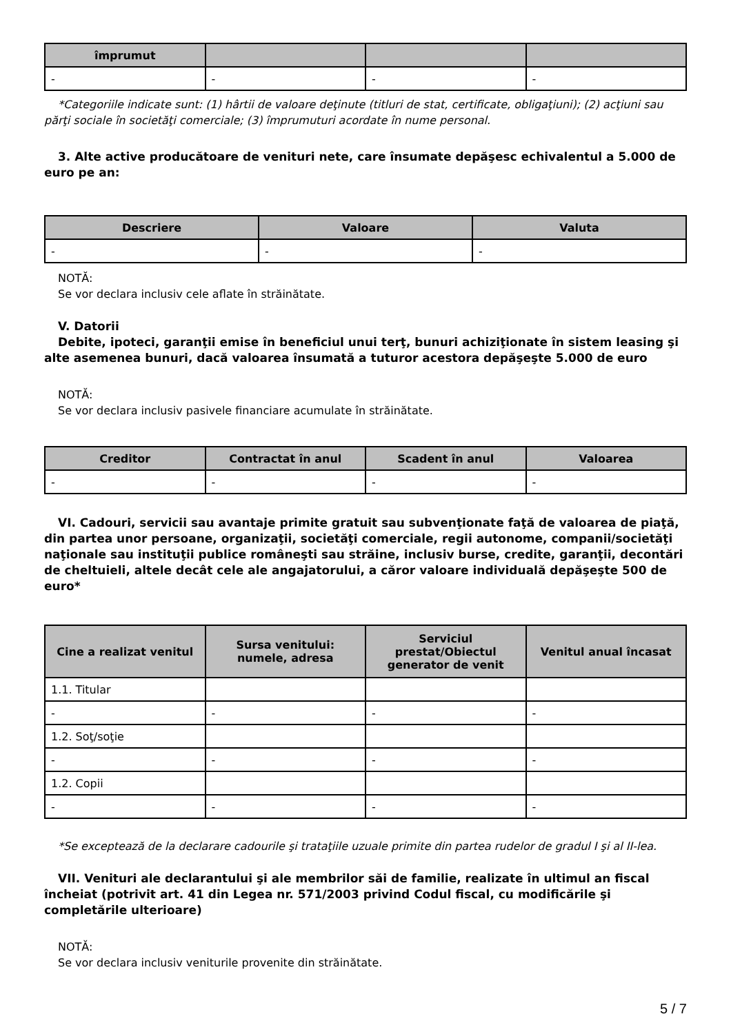| împrumut | | | |
| --- | --- | --- | --- |
| - | - | - | - |
*Categoriile indicate sunt: (1) hârtii de valoare deţinute (titluri de stat, certificate, obligaţiuni); (2) acţiuni sau părţi sociale în societăţi comerciale; (3) împrumuturi acordate în nume personal.
3. Alte active producătoare de venituri nete, care însumate depăşesc echivalentul a 5.000 de euro pe an:
| Descriere | Valoare | Valuta |
| --- | --- | --- |
| - | - | - |
NOTĂ:
Se vor declara inclusiv cele aflate în străinătate.
V. Datorii
Debite, ipoteci, garanţii emise în beneficiul unui terţ, bunuri achiziţionate în sistem leasing şi alte asemenea bunuri, dacă valoarea însumată a tuturor acestora depăşeşte 5.000 de euro
NOTĂ:
Se vor declara inclusiv pasivele financiare acumulate în străinătate.
| Creditor | Contractat în anul | Scadent în anul | Valoarea |
| --- | --- | --- | --- |
| - | - | - | - |
VI. Cadouri, servicii sau avantaje primite gratuit sau subvenţionate faţă de valoarea de piaţă, din partea unor persoane, organizaţii, societăţi comerciale, regii autonome, companii/societăţi naţionale sau instituţii publice româneşti sau străine, inclusiv burse, credite, garanţii, decontări de cheltuieli, altele decât cele ale angajatorului, a căror valoare individuală depăşeşte 500 de euro*
| Cine a realizat venitul | Sursa venitului: numele, adresa | Serviciul prestat/Obiectul generator de venit | Venitul anual încasat |
| --- | --- | --- | --- |
| 1.1. Titular | | | |
| - | - | - | - |
| 1.2. Soţ/soţie | | | |
| - | - | - | - |
| 1.2. Copii | | | |
| - | - | - | - |
*Se exceptează de la declarare cadourile şi trataţiile uzuale primite din partea rudelor de gradul I şi al II-lea.
VII. Venituri ale declarantului şi ale membrilor săi de familie, realizate în ultimul an fiscal încheiat (potrivit art. 41 din Legea nr. 571/2003 privind Codul fiscal, cu modificările şi completările ulterioare)
NOTĂ:
Se vor declara inclusiv veniturile provenite din străinătate.
5 / 7